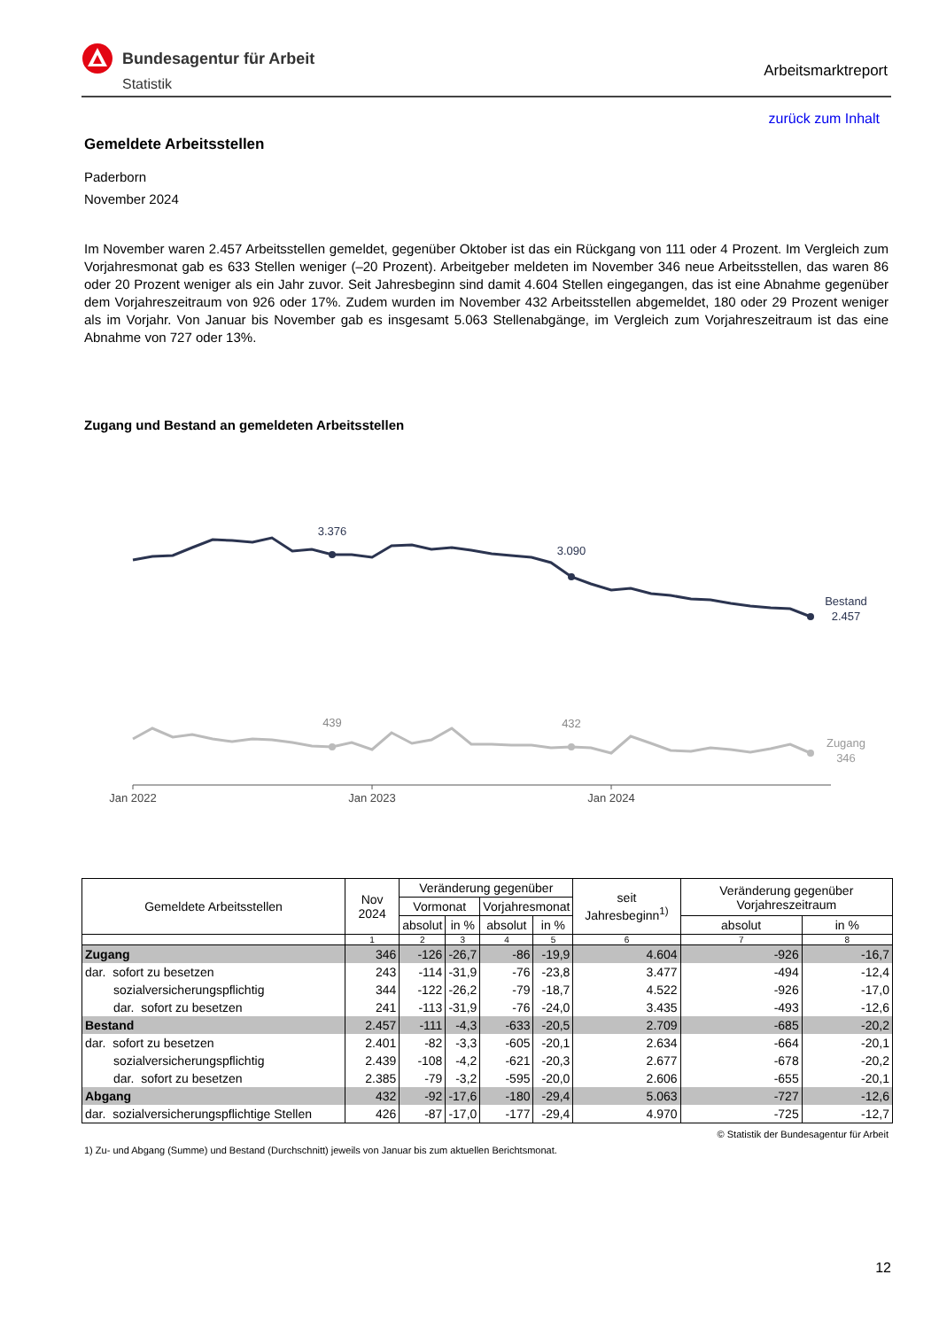Bundesagentur für Arbeit
Statistik
Arbeitsmarktreport
zurück zum Inhalt
Gemeldete Arbeitsstellen
Paderborn
November 2024
Im November waren 2.457 Arbeitsstellen gemeldet, gegenüber Oktober ist das ein Rückgang von 111 oder 4 Prozent. Im Vergleich zum Vorjahresmonat gab es 633 Stellen weniger (–20 Prozent). Arbeitgeber meldeten im November 346 neue Arbeitsstellen, das waren 86 oder 20 Prozent weniger als ein Jahr zuvor. Seit Jahresbeginn sind damit 4.604 Stellen eingegangen, das ist eine Abnahme gegenüber dem Vorjahreszeitraum von 926 oder 17%. Zudem wurden im November 432 Arbeitsstellen abgemeldet, 180 oder 29 Prozent weniger als im Vorjahr. Von Januar bis November gab es insgesamt 5.063 Stellenabgänge, im Vergleich zum Vorjahreszeitraum ist das eine Abnahme von 727 oder 13%.
Zugang und Bestand an gemeldeten Arbeitsstellen
3.376
3.090
Bestand
2.457
439
432
Zugang
346
Jan 2022
Jan 2023
Jan 2024
| Gemeldete Arbeitsstellen | Nov 2024 | Veränderung gegenüber | | | | seit Jahresbeginn<sup>1)</sup> | Veränderung gegenüber Vorjahreszeitraum | |
| --- | --- | --- | --- | --- | --- | --- | --- | --- |
| | | Vormonat | | Vorjahresmonat | | | | |
| | | absolut | in % | absolut | in % | | absolut | in % |
| | 1 | 2 | 3 | 4 | 5 | 6 | 7 | 8 |
| Zugang | 346 | -126 | -26,7 | -86 | -19,9 | 4.604 | -926 | -16,7 |
| dar. sofort zu besetzen | 243 | -114 | -31,9 | -76 | -23,8 | 3.477 | -494 | -12,4 |
| sozialversicherungspflichtig | 344 | -122 | -26,2 | -79 | -18,7 | 4.522 | -926 | -17,0 |
| dar. sofort zu besetzen | 241 | -113 | -31,9 | -76 | -24,0 | 3.435 | -493 | -12,6 |
| Bestand | 2.457 | -111 | -4,3 | -633 | -20,5 | 2.709 | -685 | -20,2 |
| dar. sofort zu besetzen | 2.401 | -82 | -3,3 | -605 | -20,1 | 2.634 | -664 | -20,1 |
| sozialversicherungspflichtig | 2.439 | -108 | -4,2 | -621 | -20,3 | 2.677 | -678 | -20,2 |
| dar. sofort zu besetzen | 2.385 | -79 | -3,2 | -595 | -20,0 | 2.606 | -655 | -20,1 |
| Abgang | 432 | -92 | -17,6 | -180 | -29,4 | 5.063 | -727 | -12,6 |
| dar. sozialversicherungspflichtige Stellen | 426 | -87 | -17,0 | -177 | -29,4 | 4.970 | -725 | -12,7 |
© Statistik der Bundesagentur für Arbeit
1) Zu- und Abgang (Summe) und Bestand (Durchschnitt) jeweils von Januar bis zum aktuellen Berichtsmonat.
12